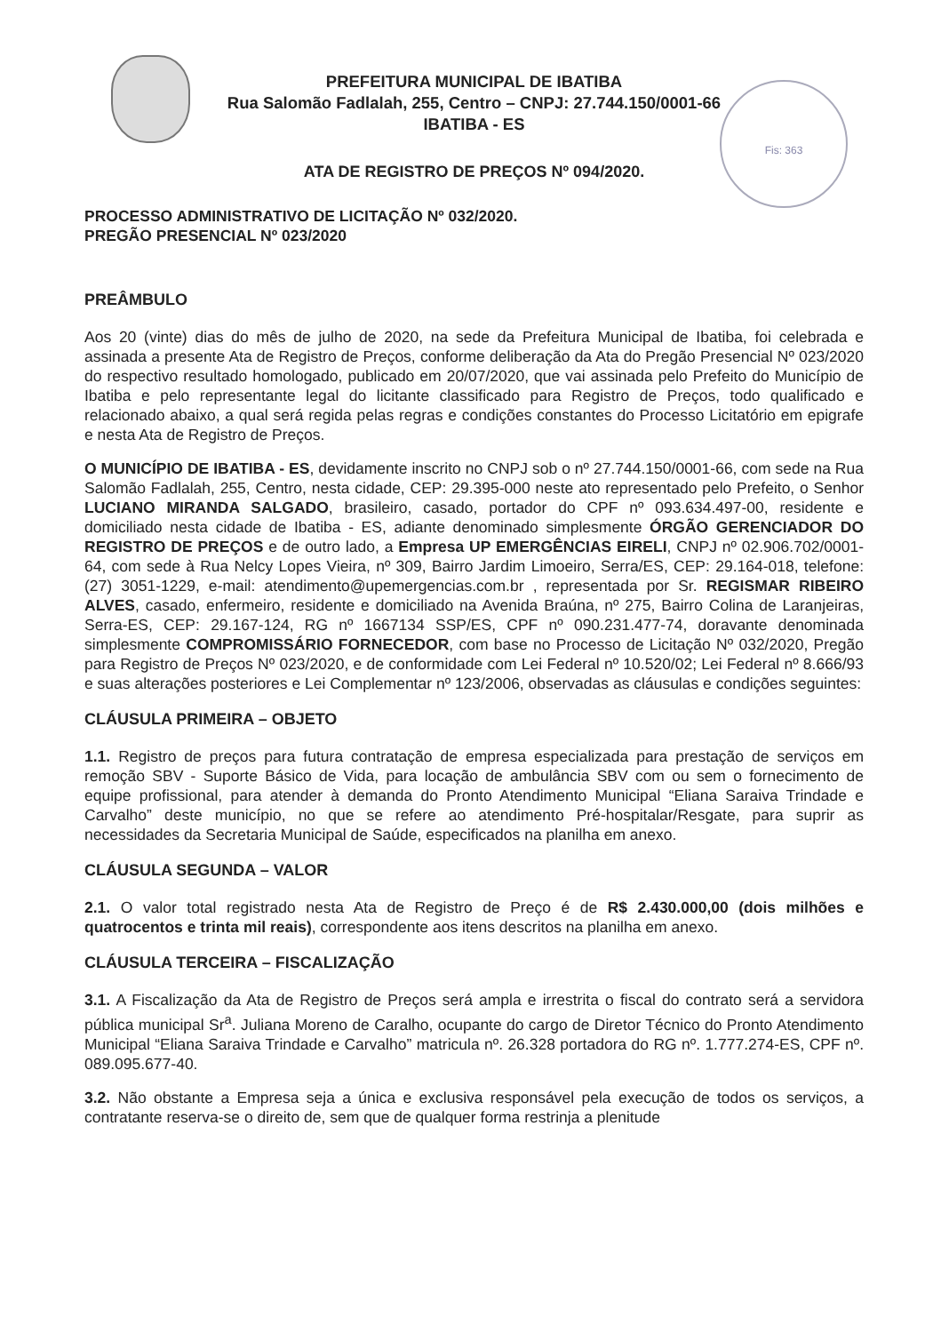Fis: 363
PREFEITURA MUNICIPAL DE IBATIBA
Rua Salomão Fadlalah, 255, Centro – CNPJ: 27.744.150/0001-66
IBATIBA - ES
ATA DE REGISTRO DE PREÇOS Nº 094/2020.
PROCESSO ADMINISTRATIVO DE LICITAÇÃO Nº 032/2020.
PREGÃO PRESENCIAL Nº 023/2020
PREÂMBULO
Aos 20 (vinte) dias do mês de julho de 2020, na sede da Prefeitura Municipal de Ibatiba, foi celebrada e assinada a presente Ata de Registro de Preços, conforme deliberação da Ata do Pregão Presencial Nº 023/2020 do respectivo resultado homologado, publicado em 20/07/2020, que vai assinada pelo Prefeito do Município de Ibatiba e pelo representante legal do licitante classificado para Registro de Preços, todo qualificado e relacionado abaixo, a qual será regida pelas regras e condições constantes do Processo Licitatório em epigrafe e nesta Ata de Registro de Preços.
O MUNICÍPIO DE IBATIBA - ES, devidamente inscrito no CNPJ sob o nº 27.744.150/0001-66, com sede na Rua Salomão Fadlalah, 255, Centro, nesta cidade, CEP: 29.395-000 neste ato representado pelo Prefeito, o Senhor LUCIANO MIRANDA SALGADO, brasileiro, casado, portador do CPF nº 093.634.497-00, residente e domiciliado nesta cidade de Ibatiba - ES, adiante denominado simplesmente ÓRGÃO GERENCIADOR DO REGISTRO DE PREÇOS e de outro lado, a Empresa UP EMERGÊNCIAS EIRELI, CNPJ nº 02.906.702/0001-64, com sede à Rua Nelcy Lopes Vieira, nº 309, Bairro Jardim Limoeiro, Serra/ES, CEP: 29.164-018, telefone: (27) 3051-1229, e-mail: atendimento@upemergencias.com.br , representada por Sr. REGISMAR RIBEIRO ALVES, casado, enfermeiro, residente e domiciliado na Avenida Braúna, nº 275, Bairro Colina de Laranjeiras, Serra-ES, CEP: 29.167-124, RG nº 1667134 SSP/ES, CPF nº 090.231.477-74, doravante denominada simplesmente COMPROMISSÁRIO FORNECEDOR, com base no Processo de Licitação Nº 032/2020, Pregão para Registro de Preços Nº 023/2020, e de conformidade com Lei Federal nº 10.520/02; Lei Federal nº 8.666/93 e suas alterações posteriores e Lei Complementar nº 123/2006, observadas as cláusulas e condições seguintes:
CLÁUSULA PRIMEIRA – OBJETO
1.1. Registro de preços para futura contratação de empresa especializada para prestação de serviços em remoção SBV - Suporte Básico de Vida, para locação de ambulância SBV com ou sem o fornecimento de equipe profissional, para atender à demanda do Pronto Atendimento Municipal “Eliana Saraiva Trindade e Carvalho” deste município, no que se refere ao atendimento Pré-hospitalar/Resgate, para suprir as necessidades da Secretaria Municipal de Saúde, especificados na planilha em anexo.
CLÁUSULA SEGUNDA – VALOR
2.1. O valor total registrado nesta Ata de Registro de Preço é de R$ 2.430.000,00 (dois milhões e quatrocentos e trinta mil reais), correspondente aos itens descritos na planilha em anexo.
CLÁUSULA TERCEIRA – FISCALIZAÇÃO
3.1. A Fiscalização da Ata de Registro de Preços será ampla e irrestrita o fiscal do contrato será a servidora pública municipal Sr<sup>a</sup>. Juliana Moreno de Caralho, ocupante do cargo de Diretor Técnico do Pronto Atendimento Municipal “Eliana Saraiva Trindade e Carvalho” matricula nº. 26.328 portadora do RG nº. 1.777.274-ES, CPF nº. 089.095.677-40.
3.2. Não obstante a Empresa seja a única e exclusiva responsável pela execução de todos os serviços, a contratante reserva-se o direito de, sem que de qualquer forma restrinja a plenitude